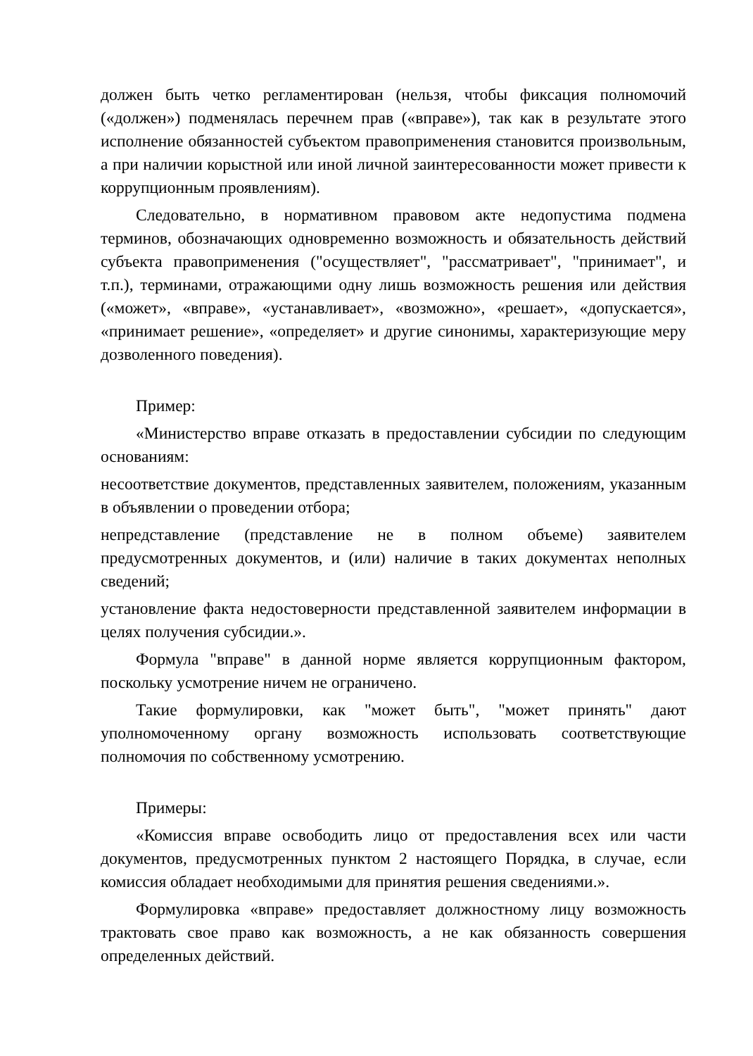должен быть четко регламентирован (нельзя, чтобы фиксация полномочий («должен») подменялась перечнем прав («вправе»), так как в результате этого исполнение обязанностей субъектом правоприменения становится произвольным, а при наличии корыстной или иной личной заинтересованности может привести к коррупционным проявлениям).
Следовательно, в нормативном правовом акте недопустима подмена терминов, обозначающих одновременно возможность и обязательность действий субъекта правоприменения ("осуществляет", "рассматривает", "принимает", и т.п.), терминами, отражающими одну лишь возможность решения или действия («может», «вправе», «устанавливает», «возможно», «решает», «допускается», «принимает решение», «определяет» и другие синонимы, характеризующие меру дозволенного поведения).
Пример:
«Министерство вправе отказать в предоставлении субсидии по следующим основаниям:
несоответствие документов, представленных заявителем, положениям, указанным в объявлении о проведении отбора;
непредставление (представление не в полном объеме) заявителем предусмотренных документов, и (или) наличие в таких документах неполных сведений;
установление факта недостоверности представленной заявителем информации в целях получения субсидии.».
Формула "вправе" в данной норме является коррупционным фактором, поскольку усмотрение ничем не ограничено.
Такие формулировки, как "может быть", "может принять" дают уполномоченному органу возможность использовать соответствующие полномочия по собственному усмотрению.
Примеры:
«Комиссия вправе освободить лицо от предоставления всех или части документов, предусмотренных пунктом 2 настоящего Порядка, в случае, если комиссия обладает необходимыми для принятия решения сведениями.».
Формулировка «вправе» предоставляет должностному лицу возможность трактовать свое право как возможность, а не как обязанность совершения определенных действий.